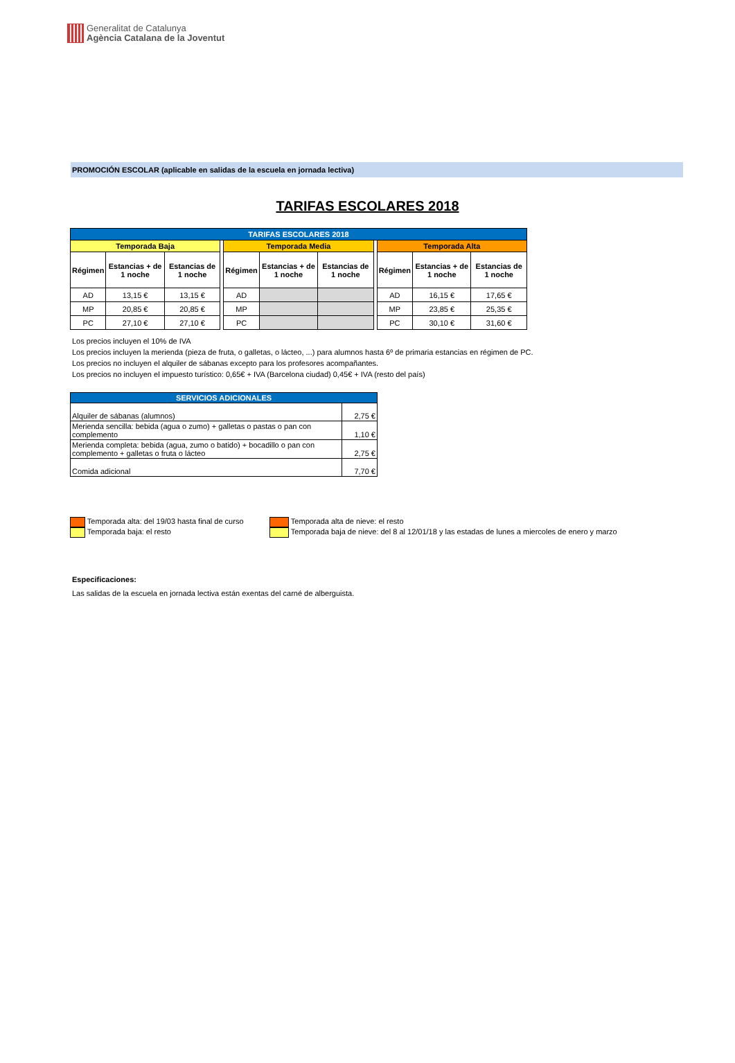Generalitat de Catalunya
Agència Catalana de la Joventut
PROMOCIÓN ESCOLAR (aplicable en salidas de la escuela en jornada lectiva)
TARIFAS ESCOLARES 2018
| TARIFAS ESCOLARES 2018 | | | | | | | | | | |
| --- | --- | --- | --- | --- | --- | --- | --- | --- | --- | --- |
| Temporada Baja | | | | Temporada Media | | | | Temporada Alta | | |
| Régimen | Estancias + de 1 noche | Estancias de 1 noche | | Régimen | Estancias + de 1 noche | Estancias de 1 noche | | Régimen | Estancias + de 1 noche | Estancias de 1 noche |
| AD | 13,15 € | 13,15 € | | AD | | | | AD | 16,15 € | 17,65 € |
| MP | 20,85 € | 20,85 € | | MP | | | | MP | 23,85 € | 25,35 € |
| PC | 27,10 € | 27,10 € | | PC | | | | PC | 30,10 € | 31,60 € |
Los precios incluyen el 10% de IVA
Los precios incluyen la merienda (pieza de fruta, o galletas, o lácteo, ...) para alumnos hasta 6º de primaria estancias en régimen de PC.
Los precios no incluyen el alquiler de sábanas excepto para los profesores acompañantes.
Los precios no incluyen el impuesto turístico: 0,65€ + IVA (Barcelona ciudad) 0,45€ + IVA (resto del país)
| SERVICIOS ADICIONALES | |
| Alquiler de sábanas (alumnos) | 2,75 € |
| Merienda sencilla: bebida (agua o zumo) + galletas o pastas o pan con complemento | 1,10 € |
| Merienda completa: bebida (agua, zumo o batido) + bocadillo o pan con complemento + galletas o fruta o lácteo | 2,75 € |
| Comida adicional | 7,70 € |
Temporada alta: del 19/03 hasta final de curso
Temporada baja: el resto
Temporada alta de nieve: el resto
Temporada baja de nieve: del 8 al 12/01/18 y las estadas de lunes a miercoles de enero y marzo
Especificaciones:
Las salidas de la escuela en jornada lectiva están exentas del carné de alberguista.